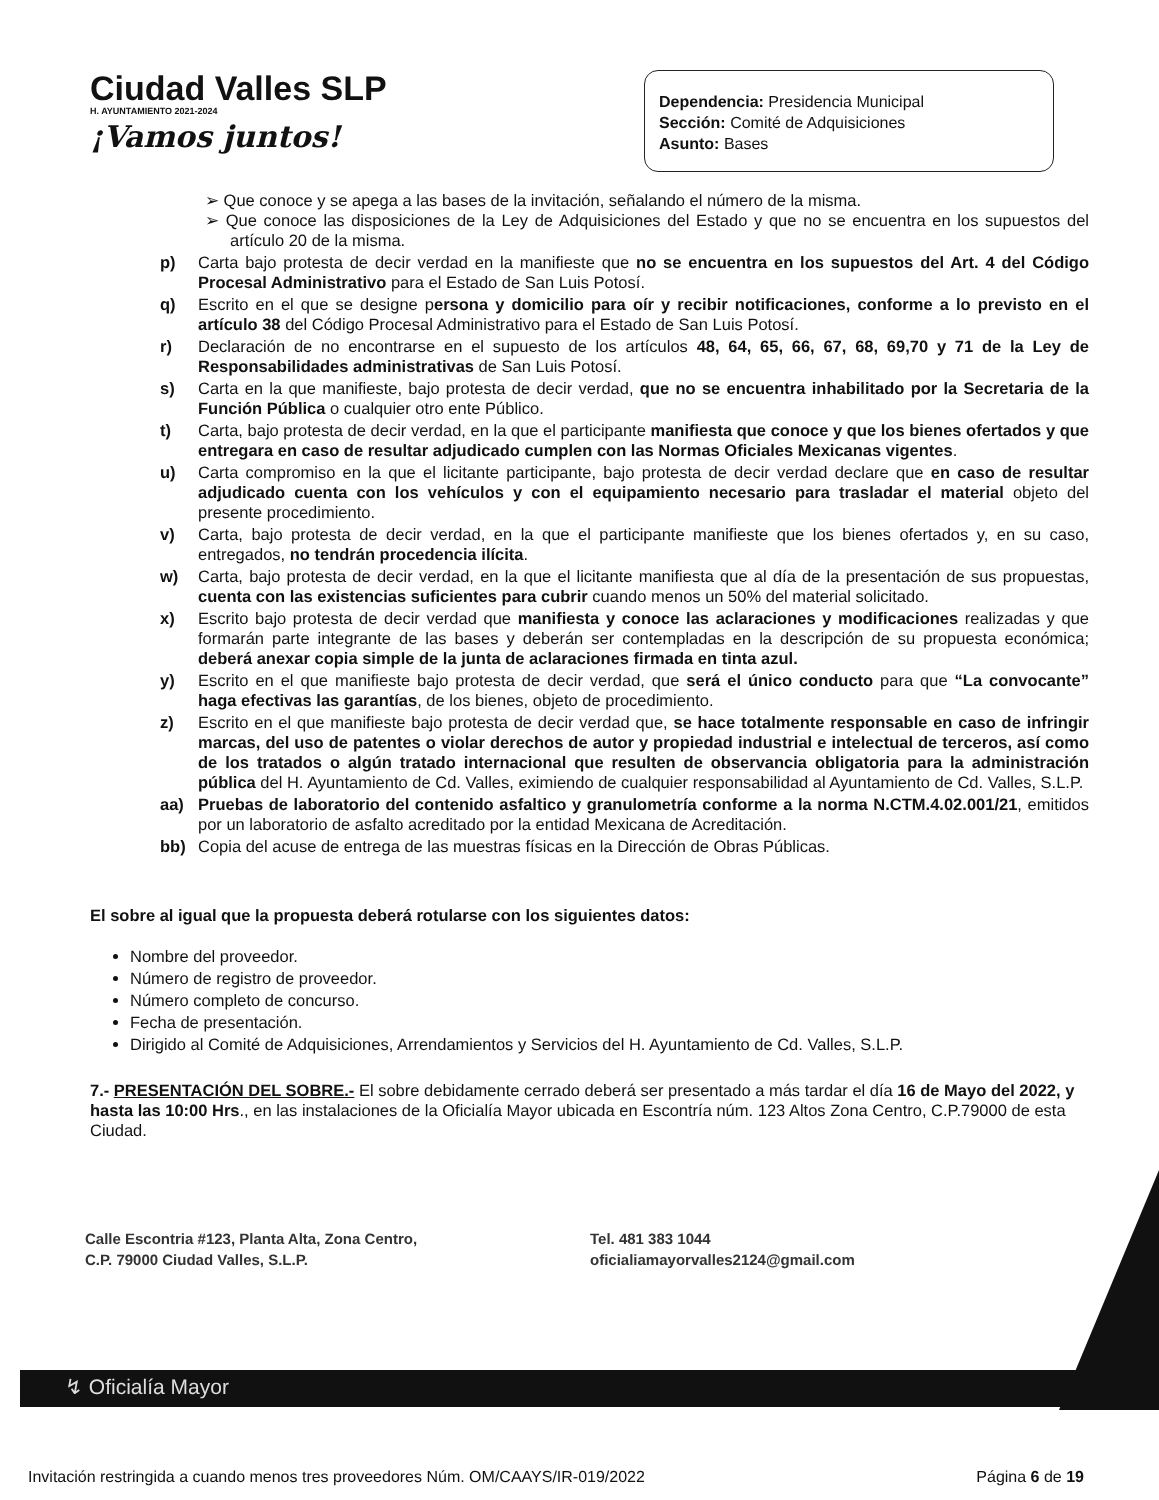Ciudad Valles SLP
H. AYUNTAMIENTO 2021-2024
¡Vamos juntos!
Dependencia: Presidencia Municipal
Sección: Comité de Adquisiciones
Asunto: Bases
➢ Que conoce y se apega a las bases de la invitación, señalando el número de la misma.
➢ Que conoce las disposiciones de la Ley de Adquisiciones del Estado y que no se encuentra en los supuestos del artículo 20 de la misma.
p) Carta bajo protesta de decir verdad en la manifieste que no se encuentra en los supuestos del Art. 4 del Código Procesal Administrativo para el Estado de San Luis Potosí.
q) Escrito en el que se designe persona y domicilio para oír y recibir notificaciones, conforme a lo previsto en el artículo 38 del Código Procesal Administrativo para el Estado de San Luis Potosí.
r) Declaración de no encontrarse en el supuesto de los artículos 48, 64, 65, 66, 67, 68, 69,70 y 71 de la Ley de Responsabilidades administrativas de San Luis Potosí.
s) Carta en la que manifieste, bajo protesta de decir verdad, que no se encuentra inhabilitado por la Secretaria de la Función Pública o cualquier otro ente Público.
t) Carta, bajo protesta de decir verdad, en la que el participante manifiesta que conoce y que los bienes ofertados y que entregara en caso de resultar adjudicado cumplen con las Normas Oficiales Mexicanas vigentes.
u) Carta compromiso en la que el licitante participante, bajo protesta de decir verdad declare que en caso de resultar adjudicado cuenta con los vehículos y con el equipamiento necesario para trasladar el material objeto del presente procedimiento.
v) Carta, bajo protesta de decir verdad, en la que el participante manifieste que los bienes ofertados y, en su caso, entregados, no tendrán procedencia ilícita.
w) Carta, bajo protesta de decir verdad, en la que el licitante manifiesta que al día de la presentación de sus propuestas, cuenta con las existencias suficientes para cubrir cuando menos un 50% del material solicitado.
x) Escrito bajo protesta de decir verdad que manifiesta y conoce las aclaraciones y modificaciones realizadas y que formarán parte integrante de las bases y deberán ser contempladas en la descripción de su propuesta económica; deberá anexar copia simple de la junta de aclaraciones firmada en tinta azul.
y) Escrito en el que manifieste bajo protesta de decir verdad, que será el único conducto para que “La convocante” haga efectivas las garantías, de los bienes, objeto de procedimiento.
z) Escrito en el que manifieste bajo protesta de decir verdad que, se hace totalmente responsable en caso de infringir marcas, del uso de patentes o violar derechos de autor y propiedad industrial e intelectual de terceros, así como de los tratados o algún tratado internacional que resulten de observancia obligatoria para la administración pública del H. Ayuntamiento de Cd. Valles, eximiendo de cualquier responsabilidad al Ayuntamiento de Cd. Valles, S.L.P.
aa) Pruebas de laboratorio del contenido asfaltico y granulometría conforme a la norma N.CTM.4.02.001/21, emitidos por un laboratorio de asfalto acreditado por la entidad Mexicana de Acreditación.
bb) Copia del acuse de entrega de las muestras físicas en la Dirección de Obras Públicas.
El sobre al igual que la propuesta deberá rotularse con los siguientes datos:
Nombre del proveedor.
Número de registro de proveedor.
Número completo de concurso.
Fecha de presentación.
Dirigido al Comité de Adquisiciones, Arrendamientos y Servicios del H. Ayuntamiento de Cd. Valles, S.L.P.
7.- PRESENTACIÓN DEL SOBRE.- El sobre debidamente cerrado deberá ser presentado a más tardar el día 16 de Mayo del 2022, y hasta las 10:00 Hrs., en las instalaciones de la Oficialía Mayor ubicada en Escontría núm. 123 Altos Zona Centro, C.P.79000 de esta Ciudad.
Calle Escontria #123, Planta Alta, Zona Centro,
C.P. 79000 Ciudad Valles, S.L.P.
Tel. 481 383 1044
oficialiamayorvalles2124@gmail.com
↯ Oficialía Mayor
Invitación restringida a cuando menos tres proveedores Núm. OM/CAAYS/IR-019/2022 Página 6 de 19